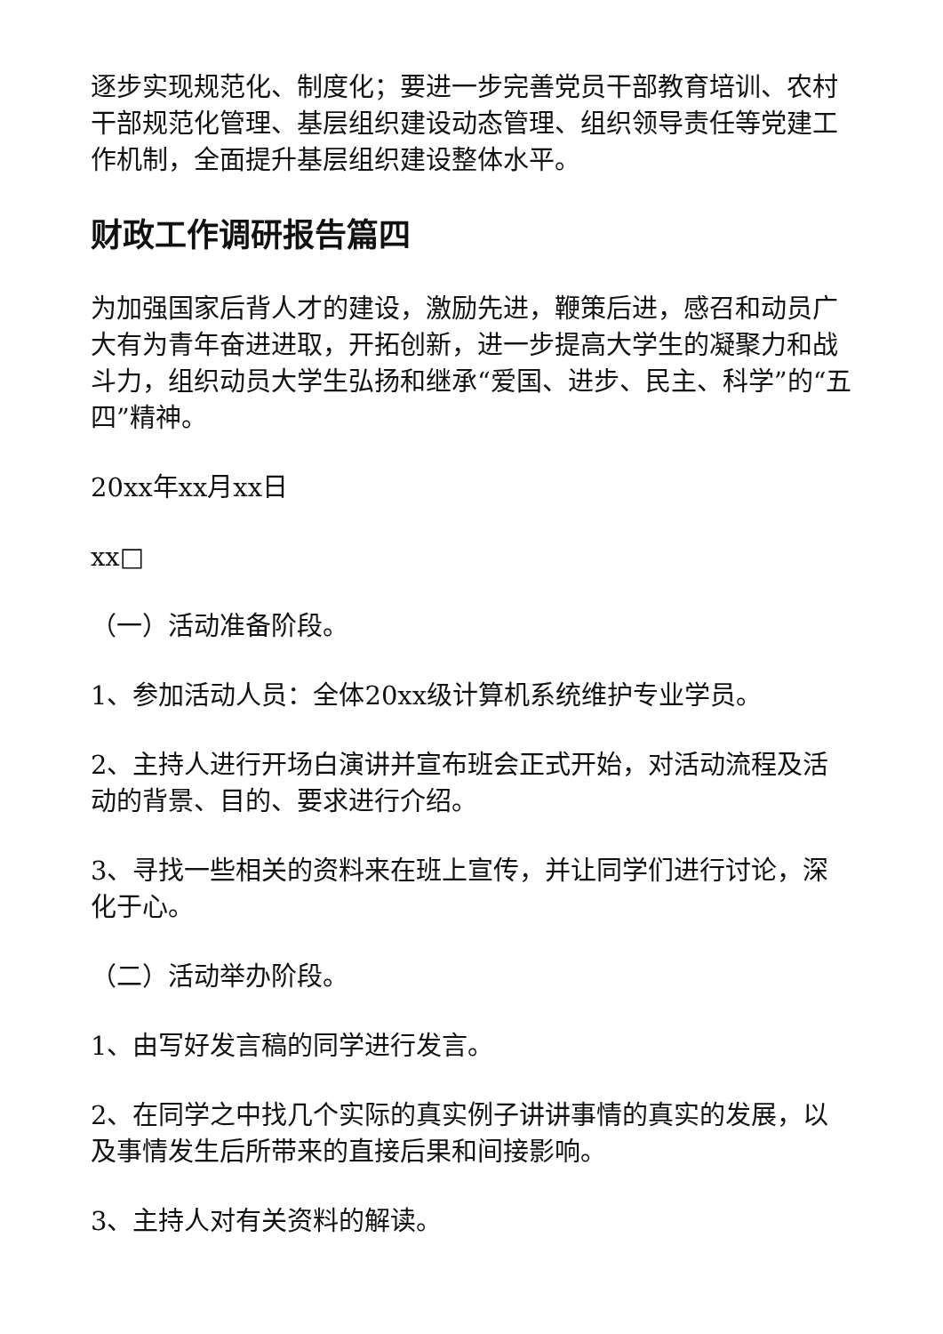逐步实现规范化、制度化；要进一步完善党员干部教育培训、农村干部规范化管理、基层组织建设动态管理、组织领导责任等党建工作机制，全面提升基层组织建设整体水平。
财政工作调研报告篇四
为加强国家后背人才的建设，激励先进，鞭策后进，感召和动员广大有为青年奋进进取，开拓创新，进一步提高大学生的凝聚力和战斗力，组织动员大学生弘扬和继承“爱国、进步、民主、科学”的“五四”精神。
20xx年xx月xx日
xx□
（一）活动准备阶段。
1、参加活动人员：全体20xx级计算机系统维护专业学员。
2、主持人进行开场白演讲并宣布班会正式开始，对活动流程及活动的背景、目的、要求进行介绍。
3、寻找一些相关的资料来在班上宣传，并让同学们进行讨论，深化于心。
（二）活动举办阶段。
1、由写好发言稿的同学进行发言。
2、在同学之中找几个实际的真实例子讲讲事情的真实的发展，以及事情发生后所带来的直接后果和间接影响。
3、主持人对有关资料的解读。